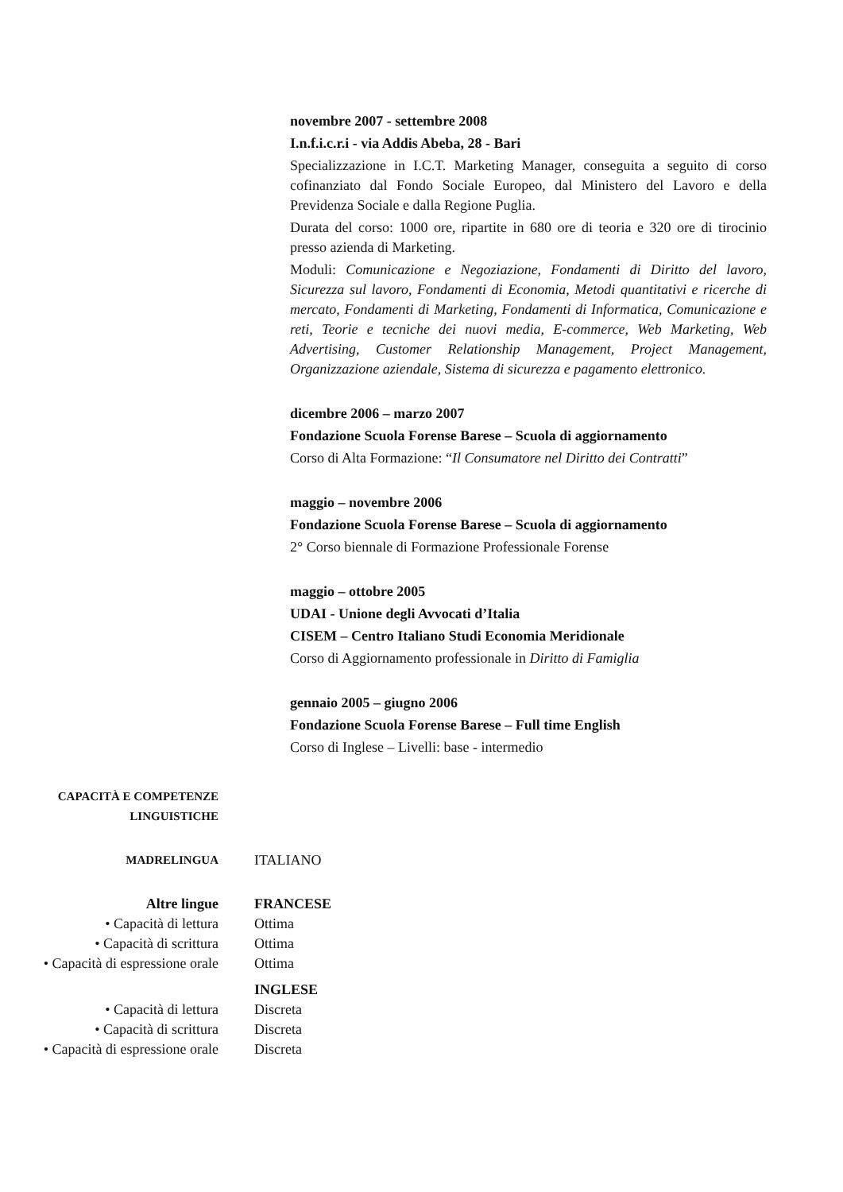novembre 2007 - settembre 2008
I.n.f.i.c.r.i - via Addis Abeba, 28 - Bari
Specializzazione in I.C.T. Marketing Manager, conseguita a seguito di corso cofinanziato dal Fondo Sociale Europeo, dal Ministero del Lavoro e della Previdenza Sociale e dalla Regione Puglia.
Durata del corso: 1000 ore, ripartite in 680 ore di teoria e 320 ore di tirocinio presso azienda di Marketing.
Moduli: Comunicazione e Negoziazione, Fondamenti di Diritto del lavoro, Sicurezza sul lavoro, Fondamenti di Economia, Metodi quantitativi e ricerche di mercato, Fondamenti di Marketing, Fondamenti di Informatica, Comunicazione e reti, Teorie e tecniche dei nuovi media, E-commerce, Web Marketing, Web Advertising, Customer Relationship Management, Project Management, Organizzazione aziendale, Sistema di sicurezza e pagamento elettronico.
dicembre 2006 – marzo 2007
Fondazione Scuola Forense Barese – Scuola di aggiornamento
Corso di Alta Formazione: “Il Consumatore nel Diritto dei Contratti”
maggio – novembre 2006
Fondazione Scuola Forense Barese – Scuola di aggiornamento
2° Corso biennale di Formazione Professionale Forense
maggio – ottobre 2005
UDAI - Unione degli Avvocati d’Italia
CISEM – Centro Italiano Studi Economia Meridionale
Corso di Aggiornamento professionale in Diritto di Famiglia
gennaio 2005 – giugno 2006
Fondazione Scuola Forense Barese – Full time English
Corso di Inglese – Livelli: base - intermedio
CAPACITÀ E COMPETENZE
LINGUISTICHE
MADRELINGUA
ITALIANO
Altre lingue FRANCESE
• Capacità di lettura Ottima
• Capacità di scrittura Ottima
• Capacità di espressione orale
Ottima
INGLESE
• Capacità di lettura Discreta
• Capacità di scrittura Discreta
• Capacità di espressione orale
Discreta